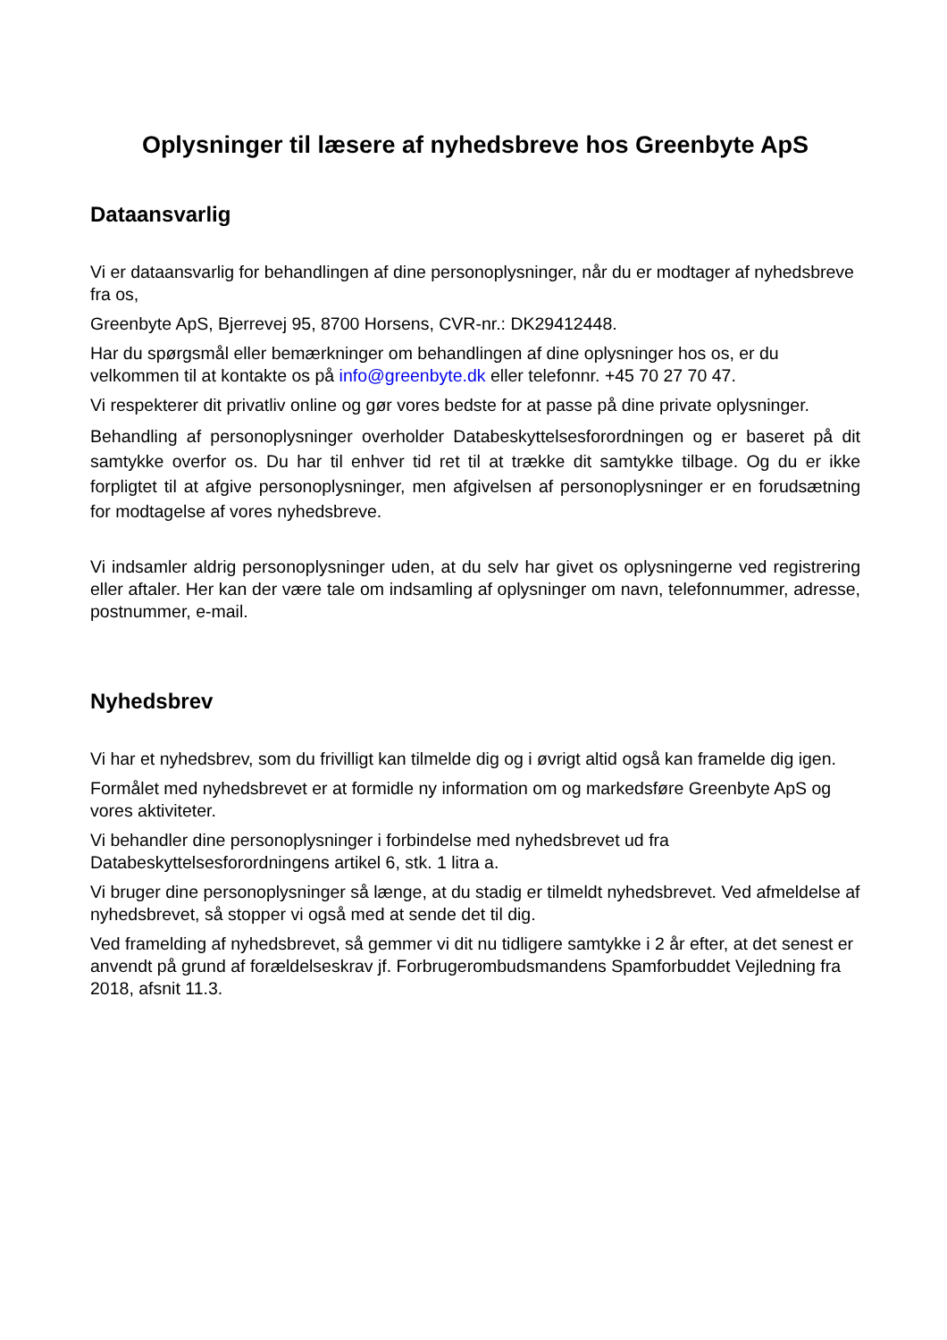Oplysninger til læsere af nyhedsbreve hos Greenbyte ApS
Dataansvarlig
Vi er dataansvarlig for behandlingen af dine personoplysninger, når du er modtager af nyhedsbreve fra os,
Greenbyte ApS, Bjerrevej 95, 8700 Horsens, CVR-nr.: DK29412448.
Har du spørgsmål eller bemærkninger om behandlingen af dine oplysninger hos os, er du velkommen til at kontakte os på info@greenbyte.dk eller telefonnr. +45 70 27 70 47.
Vi respekterer dit privatliv online og gør vores bedste for at passe på dine private oplysninger.
Behandling af personoplysninger overholder Databeskyttelsesforordningen og er baseret på dit samtykke overfor os. Du har til enhver tid ret til at trække dit samtykke tilbage. Og du er ikke forpligtet til at afgive personoplysninger, men afgivelsen af personoplysninger er en forudsætning for modtagelse af vores nyhedsbreve.
Vi indsamler aldrig personoplysninger uden, at du selv har givet os oplysningerne ved registrering eller aftaler. Her kan der være tale om indsamling af oplysninger om navn, telefonnummer, adresse, postnummer, e-mail.
Nyhedsbrev
Vi har et nyhedsbrev, som du frivilligt kan tilmelde dig og i øvrigt altid også kan framelde dig igen.
Formålet med nyhedsbrevet er at formidle ny information om og markedsføre Greenbyte ApS og vores aktiviteter.
Vi behandler dine personoplysninger i forbindelse med nyhedsbrevet ud fra Databeskyttelsesforordningens artikel 6, stk. 1 litra a.
Vi bruger dine personoplysninger så længe, at du stadig er tilmeldt nyhedsbrevet. Ved afmeldelse af nyhedsbrevet, så stopper vi også med at sende det til dig.
Ved framelding af nyhedsbrevet, så gemmer vi dit nu tidligere samtykke i 2 år efter, at det senest er anvendt på grund af forældelseskrav jf. Forbrugerombudsmandens Spamforbuddet Vejledning fra 2018, afsnit 11.3.